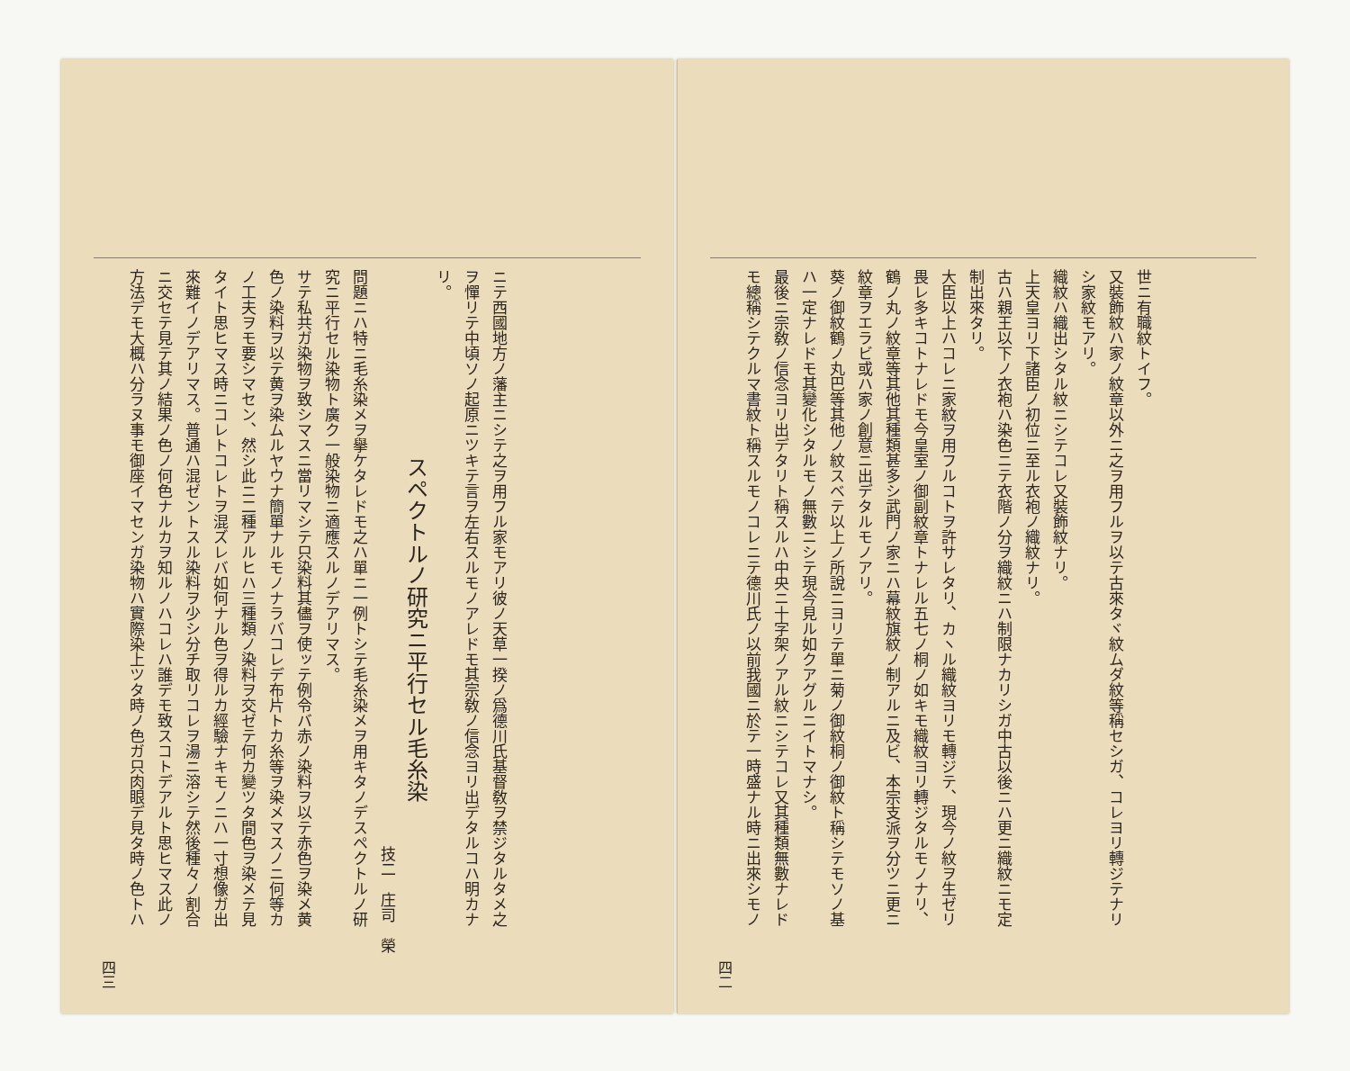世ニ有職紋トイフ。
又裝飾紋ハ家ノ紋章以外ニ之ヲ用フルヲ以テ古來タヾ紋ムダ紋等稱セシガ、コレヨリ轉ジテナリ
シ家紋モアリ。
織紋ハ織出シタル紋ニシテコレ又裝飾紋ナリ。
上天皇ヨリ下諸臣ノ初位ニ至ル衣袍ノ織紋ナリ。
古ハ親王以下ノ衣袍ハ染色ニテ衣階ノ分ヲ織紋ニハ制限ナカリシガ中古以後ニハ更ニ織紋ニモ定
制出來タリ。
大臣以上ハコレニ家紋ヲ用フルコトヲ許サレタリ、カヽル織紋ヨリモ轉ジテ、現今ノ紋ヲ生ゼリ
畏レ多キコトナレドモ今皇室ノ御副紋章トナレル五七ノ桐ノ如キモ織紋ヨリ轉ジタルモノナリ、
鶴ノ丸ノ紋章等其他其種類甚多シ武門ノ家ニハ幕紋旗紋ノ制アルニ及ビ、本宗支派ヲ分ツニ更ニ
紋章ヲエラビ或ハ家ノ創意ニ出デタルモノアリ。
葵ノ御紋鶴ノ丸巴等其他ノ紋スベテ以上ノ所說ニヨリテ單ニ菊ノ御紋桐ノ御紋ト稱シテモソノ基
ハ一定ナレドモ其變化シタルモノ無數ニシテ現今見ル如クアグルニイトマナシ。
最後ニ宗敎ノ信念ヨリ出デタリト稱スルハ中央ニ十字架ノアル紋ニシテコレ又其種類無數ナレド
モ總稱シテクルマ書紋ト稱スルモノコレニテ德川氏ノ以前我國ニ於テ一時盛ナル時ニ出來シモノ
四二
ニテ西國地方ノ藩主ニシテ之ヲ用フル家モアリ彼ノ天草一揆ノ爲德川氏基督敎ヲ禁ジタルタメ之
ヲ憚リテ中頃ソノ起原ニツキテ言ヲ左右スルモノアレドモ其宗敎ノ信念ヨリ出デタルコハ明カナ
リ。
スペクトルノ研究ニ平行セル毛糸染
技二　庄司　榮
問題ニハ特ニ毛糸染メヲ擧ケタレドモ之ハ單ニ一例トシテ毛糸染メヲ用キタノデスペクトルノ研
究ニ平行セル染物ト廣ク一般染物ニ適應スルノデアリマス。
サテ私共ガ染物ヲ致シマスニ當リマシテ只染料其儘ヲ使ッテ例令バ赤ノ染料ヲ以テ赤色ヲ染メ黄
色ノ染料ヲ以テ黄ヲ染ムルヤウナ簡單ナルモノナラバコレデ布片トカ糸等ヲ染メマスノニ何等カ
ノ工夫ヲモ要シマセン、然シ此ニ二種アルヒハ三種類ノ染料ヲ交ゼテ何カ變ツタ間色ヲ染メテ見
タイト思ヒマス時ニコレトコレトヲ混ズレバ如何ナル色ヲ得ルカ經驗ナキモノニハ一寸想像ガ出
來難イノデアリマス。普通ハ混ゼントスル染料ヲ少シ分チ取リコレヲ湯ニ溶シテ然後種々ノ割合
ニ交セテ見テ其ノ結果ノ色ノ何色ナルカヲ知ルノハコレハ誰デモ致スコトデアルト思ヒマス此ノ
方法デモ大概ハ分ラヌ事モ御座イマセンガ染物ハ實際染上ツタ時ノ色ガ只肉眼デ見タ時ノ色トハ
四三